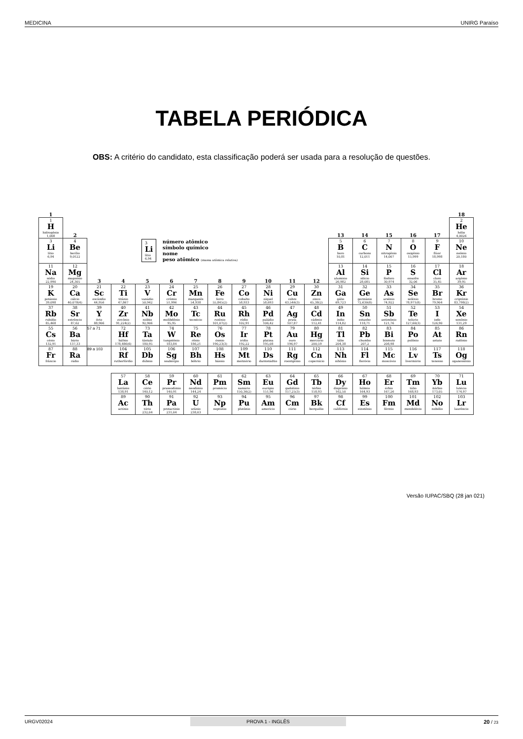MEDICINA UNIRG Paraíso
TABELA PERIÓDICA
OBS: A critério do candidato, esta classificação poderá ser usada para a resolução de questões.
| 1 | | | | | | | | | | | | | | | | | 18 |
| 1 H hidrogênio 1,008 | 2 | | | | | | | | | | | 13 | 14 | 15 | 16 | 17 | 2 He hélio 4,0026 |
| 3 Li lítio 6,94 | 4 Be berílio 9,0122 | 3 Li lítio 6,94 número atômico símbolo químico nome peso atômico (massa atômica relativa) | | | | | | | | | | 5 B boro 10,81 | 6 C carbono 12,011 | 7 N nitrogênio 14,007 | 8 O oxigênio 15,999 | 9 F flúor 18,998 | 10 Ne neônio 20,180 |
| 11 Na sódio 22,990 | 12 Mg magnésio 24,305 | 3 | 4 | 5 | 6 | 7 | 8 | 9 | 10 | 11 | 12 | 13 Al alumínio 26,982 | 14 Si silício 28,085 | 15 P fósforo 30,974 | 16 S enxofre 32,06 | 17 Cl cloro 35,45 | 18 Ar argônio 39,95 |
| 19 K potássio 39,098 | 20 Ca cálcio 40,078(4) | 21 Sc escândio 44,956 | 22 Ti titânio 47,867 | 23 V vanádio 50,942 | 24 Cr crômio 51,996 | 25 Mn manganês 54,938 | 26 Fe ferro 55,845(2) | 27 Co cobalto 58,933 | 28 Ni níquel 58,693 | 29 Cu cobre 63,546(3) | 30 Zn zinco 65,38(2) | 31 Ga gálio 69,723 | 32 Ge germânio 72,630(8) | 33 As arsênio 74,922 | 34 Se selênio 78,971(8) | 35 Br bromo 79,904 | 36 Kr criptônio 83,798(2) |
| 37 Rb rubídio 85,468 | 38 Sr estrôncio 87,62 | 39 Y ítrio 88,906 | 40 Zr zircônio 91,224(2) | 41 Nb nióbio 92,906 | 42 Mo molibdênio 95,95 | 43 Tc tecnécio | 44 Ru rutênio 101,07(2) | 45 Rh ródio 102,91 | 46 Pd paládio 106,42 | 47 Ag prata 107,87 | 48 Cd cádmio 112,41 | 49 In índio 114,82 | 50 Sn estanho 118,71 | 51 Sb antimônio 121,76 | 52 Te telúrio 127,60(3) | 53 I iodo 126,90 | 54 Xe xenônio 131,29 |
| 55 Cs césio 132,91 | 56 Ba bário 137,33 | 57 a 71 | 72 Hf háfnio 178,486(6) | 73 Ta tântalo 180,95 | 74 W tungstênio 183,84 | 75 Re rênio 186,21 | 76 Os ósmio 190,23(3) | 77 Ir irídio 192,22 | 78 Pt platina 195,08 | 79 Au ouro 196,97 | 80 Hg mercúrio 200,59 | 81 Tl tálio 204,38 | 82 Pb chumbo 207,2 | 83 Bi bismuto 208,98 | 84 Po polônio | 85 At astato | 86 Rn radônio |
| 87 Fr frâncio | 88 Ra rádio | 89 a 103 | 104 Rf rutherfórdio | 105 Db dúbnio | 106 Sg seabórgio | 107 Bh bóhrio | 108 Hs hássio | 109 Mt meitnério | 110 Ds darmstádtio | 111 Rg roentgênio | 112 Cn copernício | 113 Nh nihônio | 114 Fl fleróvio | 115 Mc moscóvio | 116 Lv livermório | 117 Ts tenesso | 118 Og oganessônio |
| | | | 57 La lantânio 138,91 | 58 Ce cério 140,12 | 59 Pr praseodímio 140,91 | 60 Nd neodímio 144,24 | 61 Pm promécio | 62 Sm samário 150,36(2) | 63 Eu európio 151,96 | 64 Gd gadolínio 157,25(3) | 65 Tb térbio 158,93 | 66 Dy disprósio 162,50 | 67 Ho hólmio 164,93 | 68 Er érbio 167,26 | 69 Tm túlio 168,93 | 70 Yb itérbio 173,05 | 71 Lu lutécio 174,97 |
| | | | 89 Ac actínio | 90 Th tório 232,04 | 91 Pa protactínio 231,04 | 92 U urânio 238,03 | 93 Np neptúnio | 94 Pu plutônio | 95 Am amerício | 96 Cm cúrio | 97 Bk berquélio | 98 Cf califórnio | 99 Es einstênio | 100 Fm férmio | 101 Md mendelévio | 102 No nobélio | 103 Lr laurêncio |
Versão IUPAC/SBQ (28 jan 021)
URGV02024 PROVA 1 - INGLÊS 20 / 23